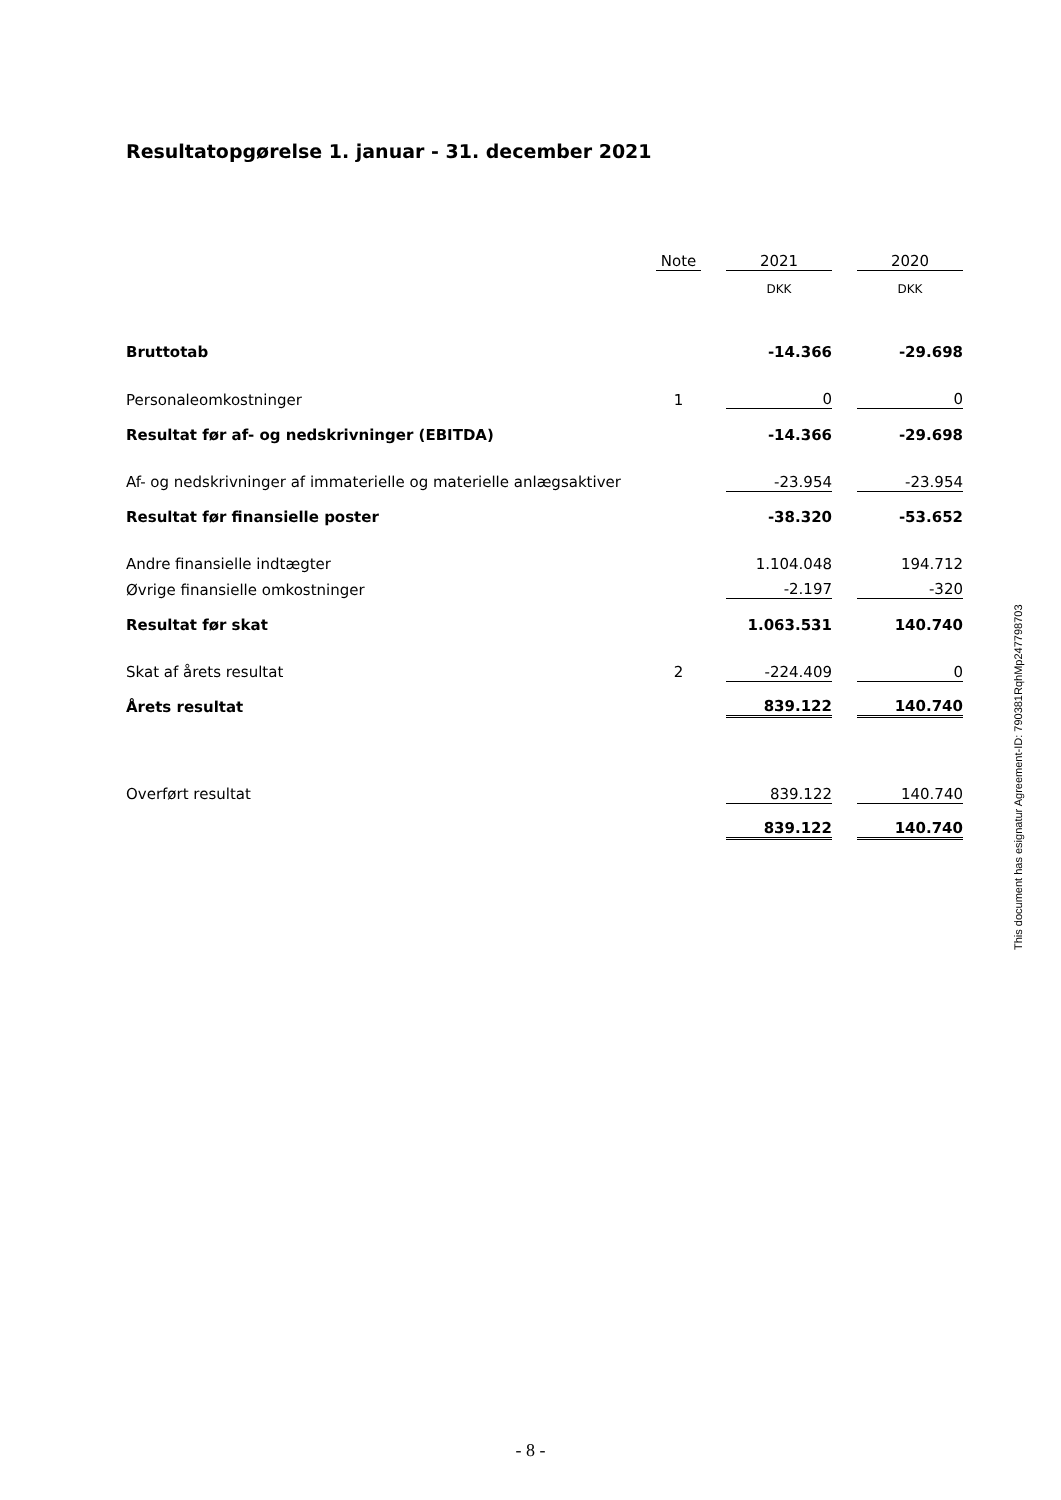Resultatopgørelse 1. januar - 31. december 2021
| | Note | | 2021 | | 2020 |
| --- | --- | --- | --- | --- | --- |
| | | | DKK | | DKK |
| Bruttotab | | | -14.366 | | -29.698 |
| Personaleomkostninger | 1 | | 0 | | 0 |
| Resultat før af- og nedskrivninger (EBITDA) | | | -14.366 | | -29.698 |
| Af- og nedskrivninger af immaterielle og materielle anlægsaktiver | | | -23.954 | | -23.954 |
| Resultat før finansielle poster | | | -38.320 | | -53.652 |
| Andre finansielle indtægter | | | 1.104.048 | | 194.712 |
| Øvrige finansielle omkostninger | | | -2.197 | | -320 |
| Resultat før skat | | | 1.063.531 | | 140.740 |
| Skat af årets resultat | 2 | | -224.409 | | 0 |
| Årets resultat | | | 839.122 | | 140.740 |
| Overført resultat | | | 839.122 | | 140.740 |
| | | | 839.122 | | 140.740 |
This document has esignatur Agreement-ID: 790381RqhMp247798703
- 8 -